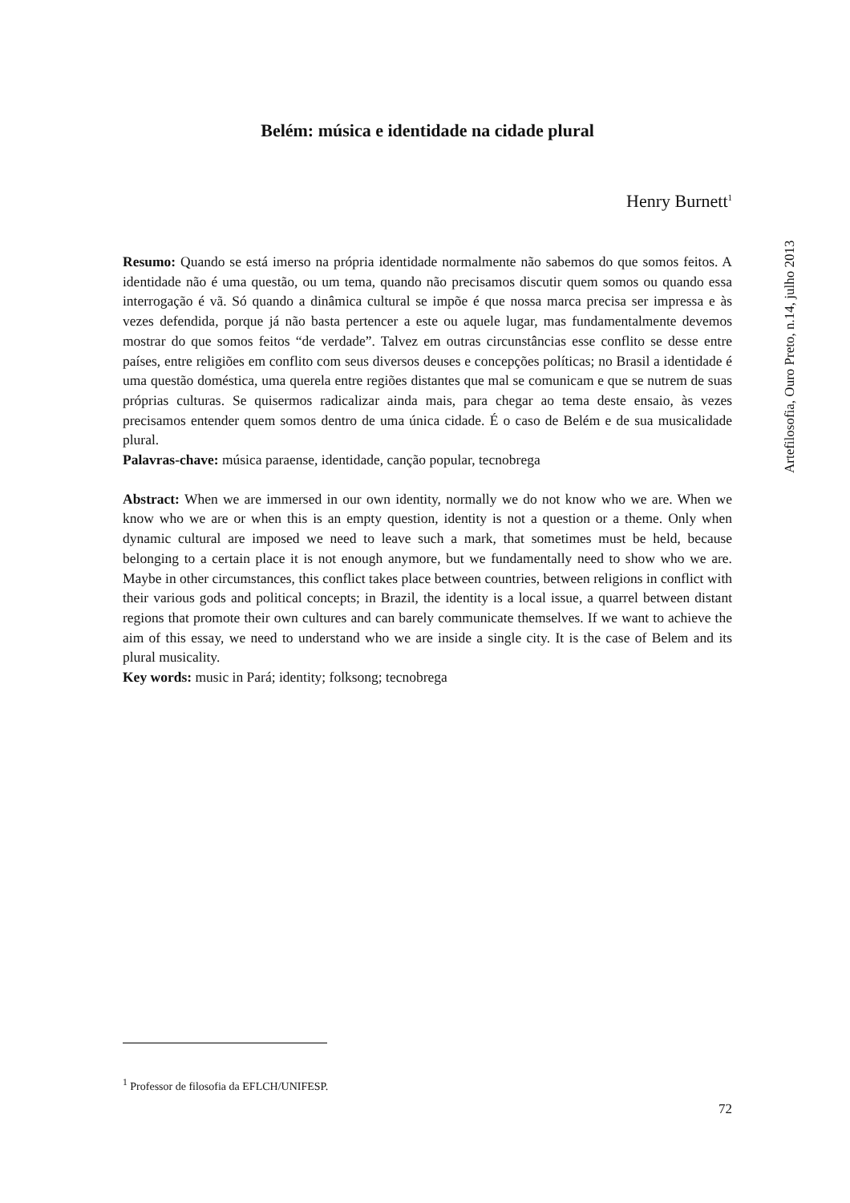Belém: música e identidade na cidade plural
Henry Burnett<sup>1</sup>
Resumo: Quando se está imerso na própria identidade normalmente não sabemos do que somos feitos. A identidade não é uma questão, ou um tema, quando não precisamos discutir quem somos ou quando essa interrogação é vã. Só quando a dinâmica cultural se impõe é que nossa marca precisa ser impressa e às vezes defendida, porque já não basta pertencer a este ou aquele lugar, mas fundamentalmente devemos mostrar do que somos feitos “de verdade”. Talvez em outras circunstâncias esse conflito se desse entre países, entre religiões em conflito com seus diversos deuses e concepções políticas; no Brasil a identidade é uma questão doméstica, uma querela entre regiões distantes que mal se comunicam e que se nutrem de suas próprias culturas. Se quisermos radicalizar ainda mais, para chegar ao tema deste ensaio, às vezes precisamos entender quem somos dentro de uma única cidade. É o caso de Belém e de sua musicalidade plural.
Palavras-chave: música paraense, identidade, canção popular, tecnobrega
Abstract: When we are immersed in our own identity, normally we do not know who we are. When we know who we are or when this is an empty question, identity is not a question or a theme. Only when dynamic cultural are imposed we need to leave such a mark, that sometimes must be held, because belonging to a certain place it is not enough anymore, but we fundamentally need to show who we are. Maybe in other circumstances, this conflict takes place between countries, between religions in conflict with their various gods and political concepts; in Brazil, the identity is a local issue, a quarrel between distant regions that promote their own cultures and can barely communicate themselves. If we want to achieve the aim of this essay, we need to understand who we are inside a single city. It is the case of Belem and its plural musicality.
Key words: music in Pará; identity; folksong; tecnobrega
Artefilosofia, Ouro Preto, n.14, julho 2013
<sup>1</sup> Professor de filosofia da EFLCH/UNIFESP.
72